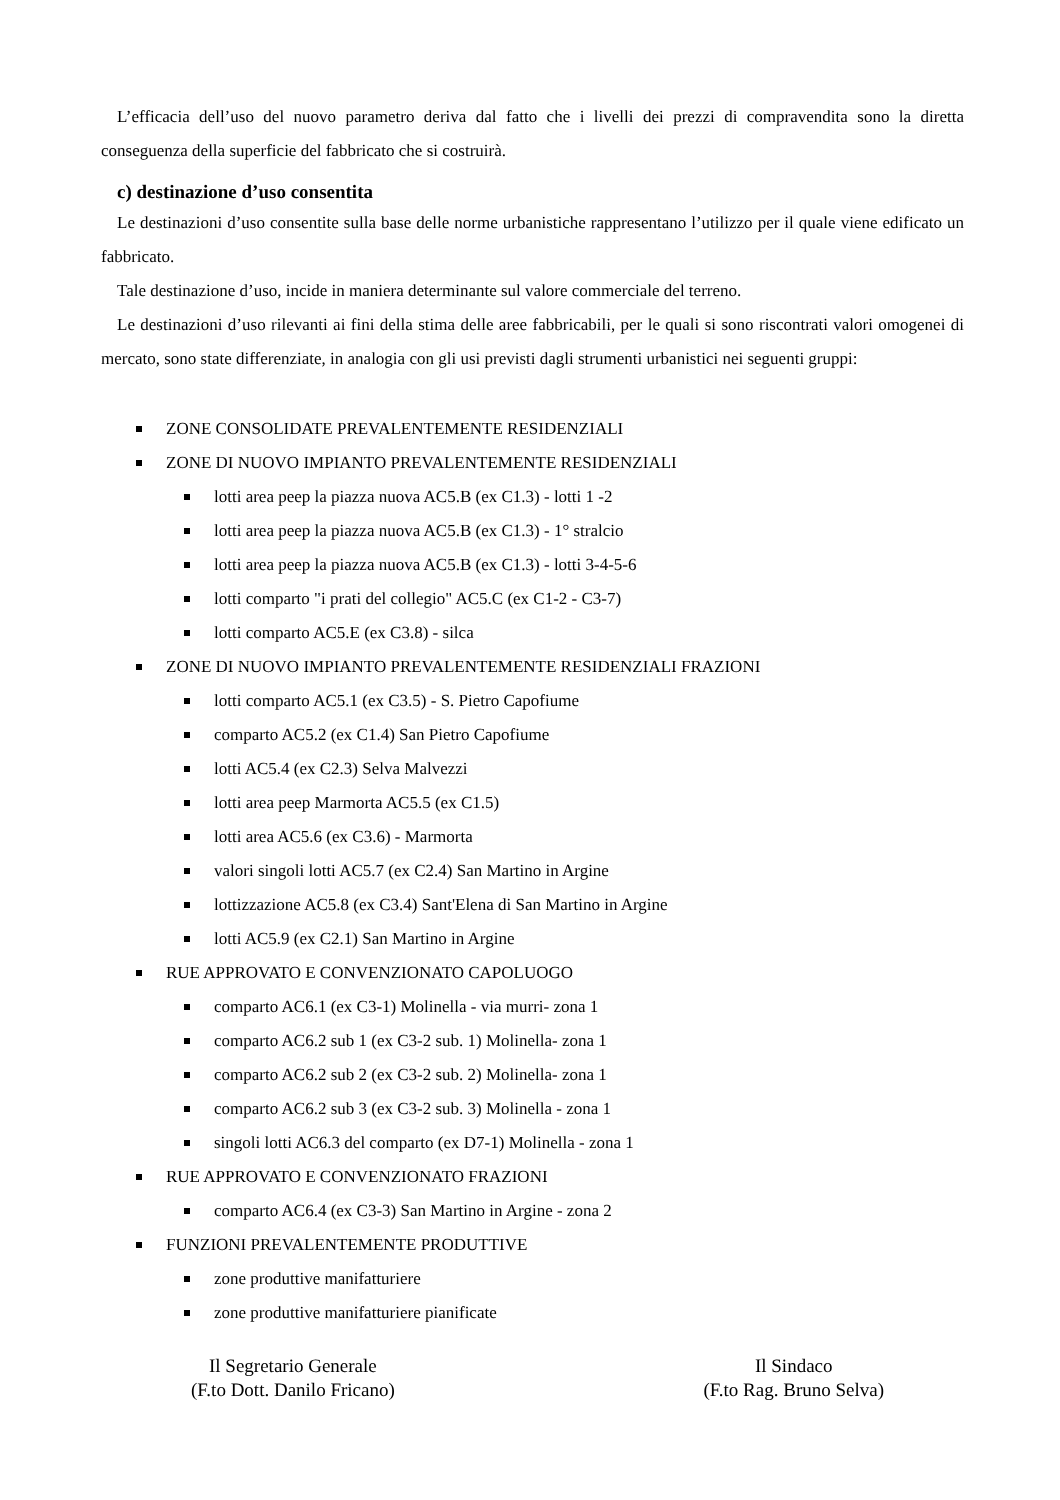L’efficacia dell’uso del nuovo parametro deriva dal fatto che i livelli dei prezzi di compravendita sono la diretta conseguenza della superficie del fabbricato che si costruirà.
c) destinazione d’uso consentita
Le destinazioni d’uso consentite sulla base delle norme urbanistiche rappresentano l’utilizzo per il quale viene edificato un fabbricato.
Tale destinazione d’uso, incide in maniera determinante sul valore commerciale del terreno.
Le destinazioni d’uso rilevanti ai fini della stima delle aree fabbricabili, per le quali si sono riscontrati valori omogenei di mercato, sono state differenziate, in analogia con gli usi previsti dagli strumenti urbanistici nei seguenti gruppi:
ZONE CONSOLIDATE PREVALENTEMENTE RESIDENZIALI
ZONE DI NUOVO IMPIANTO PREVALENTEMENTE RESIDENZIALI
lotti area peep la piazza nuova AC5.B (ex C1.3) - lotti 1 -2
lotti area peep la piazza nuova AC5.B (ex C1.3) - 1° stralcio
lotti area peep la piazza nuova AC5.B (ex C1.3) - lotti 3-4-5-6
lotti comparto "i prati del collegio" AC5.C (ex C1-2 - C3-7)
lotti comparto AC5.E (ex C3.8) - silca
ZONE DI NUOVO IMPIANTO PREVALENTEMENTE RESIDENZIALI FRAZIONI
lotti comparto AC5.1 (ex C3.5) - S. Pietro Capofiume
comparto AC5.2 (ex C1.4) San Pietro Capofiume
lotti AC5.4 (ex C2.3) Selva Malvezzi
lotti area peep Marmorta AC5.5 (ex C1.5)
lotti area AC5.6 (ex C3.6) - Marmorta
valori singoli lotti AC5.7 (ex C2.4) San Martino in Argine
lottizzazione AC5.8 (ex C3.4) Sant'Elena di San Martino in Argine
lotti AC5.9 (ex C2.1) San Martino in Argine
RUE APPROVATO E CONVENZIONATO CAPOLUOGO
comparto AC6.1 (ex C3-1) Molinella - via murri- zona 1
comparto AC6.2 sub 1 (ex C3-2 sub. 1) Molinella- zona 1
comparto AC6.2 sub 2 (ex C3-2 sub. 2) Molinella- zona 1
comparto AC6.2 sub 3 (ex C3-2 sub. 3) Molinella - zona 1
singoli lotti AC6.3 del comparto (ex D7-1) Molinella - zona 1
RUE APPROVATO E CONVENZIONATO FRAZIONI
comparto AC6.4 (ex C3-3) San Martino in Argine - zona 2
FUNZIONI PREVALENTEMENTE PRODUTTIVE
zone produttive manifatturiere
zone produttive manifatturiere pianificate
Il Segretario Generale
(F.to Dott. Danilo Fricano)
Il Sindaco
(F.to Rag. Bruno Selva)